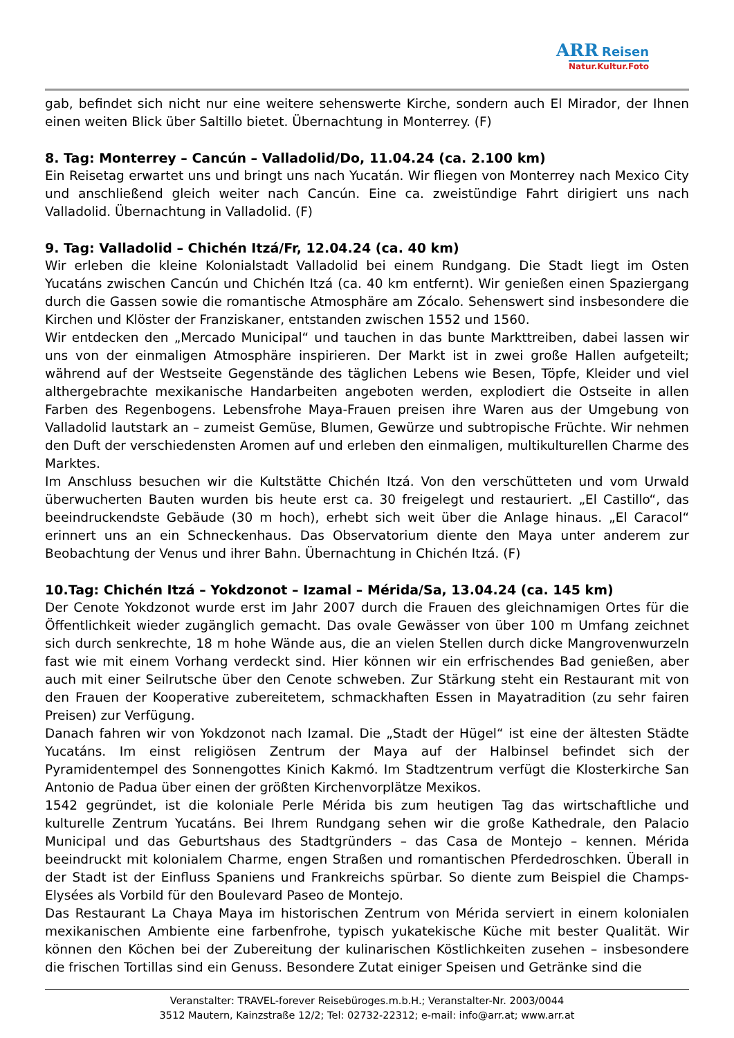ARR Reisen
Natur.Kultur.Foto
gab, befindet sich nicht nur eine weitere sehenswerte Kirche, sondern auch El Mirador, der Ihnen einen weiten Blick über Saltillo bietet. Übernachtung in Monterrey. (F)
8. Tag: Monterrey – Cancún – Valladolid/Do, 11.04.24 (ca. 2.100 km)
Ein Reisetag erwartet uns und bringt uns nach Yucatán. Wir fliegen von Monterrey nach Mexico City und anschließend gleich weiter nach Cancún. Eine ca. zweistündige Fahrt dirigiert uns nach Valladolid. Übernachtung in Valladolid. (F)
9. Tag: Valladolid – Chichén Itzá/Fr, 12.04.24 (ca. 40 km)
Wir erleben die kleine Kolonialstadt Valladolid bei einem Rundgang. Die Stadt liegt im Osten Yucatáns zwischen Cancún und Chichén Itzá (ca. 40 km entfernt). Wir genießen einen Spaziergang durch die Gassen sowie die romantische Atmosphäre am Zócalo. Sehenswert sind insbesondere die Kirchen und Klöster der Franziskaner, entstanden zwischen 1552 und 1560.
Wir entdecken den „Mercado Municipal“ und tauchen in das bunte Markttreiben, dabei lassen wir uns von der einmaligen Atmosphäre inspirieren. Der Markt ist in zwei große Hallen aufgeteilt; während auf der Westseite Gegenstände des täglichen Lebens wie Besen, Töpfe, Kleider und viel althergebrachte mexikanische Handarbeiten angeboten werden, explodiert die Ostseite in allen Farben des Regenbogens. Lebensfrohe Maya-Frauen preisen ihre Waren aus der Umgebung von Valladolid lautstark an – zumeist Gemüse, Blumen, Gewürze und subtropische Früchte. Wir nehmen den Duft der verschiedensten Aromen auf und erleben den einmaligen, multikulturellen Charme des Marktes.
Im Anschluss besuchen wir die Kultstätte Chichén Itzá. Von den verschütteten und vom Urwald überwucherten Bauten wurden bis heute erst ca. 30 freigelegt und restauriert. „El Castillo“, das beeindruckendste Gebäude (30 m hoch), erhebt sich weit über die Anlage hinaus. „El Caracol“ erinnert uns an ein Schneckenhaus. Das Observatorium diente den Maya unter anderem zur Beobachtung der Venus und ihrer Bahn. Übernachtung in Chichén Itzá. (F)
10.Tag: Chichén Itzá – Yokdzonot – Izamal – Mérida/Sa, 13.04.24 (ca. 145 km)
Der Cenote Yokdzonot wurde erst im Jahr 2007 durch die Frauen des gleichnamigen Ortes für die Öffentlichkeit wieder zugänglich gemacht. Das ovale Gewässer von über 100 m Umfang zeichnet sich durch senkrechte, 18 m hohe Wände aus, die an vielen Stellen durch dicke Mangrovenwurzeln fast wie mit einem Vorhang verdeckt sind. Hier können wir ein erfrischendes Bad genießen, aber auch mit einer Seilrutsche über den Cenote schweben. Zur Stärkung steht ein Restaurant mit von den Frauen der Kooperative zubereitetem, schmackhaften Essen in Mayatradition (zu sehr fairen Preisen) zur Verfügung.
Danach fahren wir von Yokdzonot nach Izamal. Die „Stadt der Hügel“ ist eine der ältesten Städte Yucatáns. Im einst religiösen Zentrum der Maya auf der Halbinsel befindet sich der Pyramidentempel des Sonnengottes Kinich Kakmó. Im Stadtzentrum verfügt die Klosterkirche San Antonio de Padua über einen der größten Kirchenvorplätze Mexikos.
1542 gegründet, ist die koloniale Perle Mérida bis zum heutigen Tag das wirtschaftliche und kulturelle Zentrum Yucatáns. Bei Ihrem Rundgang sehen wir die große Kathedrale, den Palacio Municipal und das Geburtshaus des Stadtgründers – das Casa de Montejo – kennen. Mérida beeindruckt mit kolonialem Charme, engen Straßen und romantischen Pferdedroschken. Überall in der Stadt ist der Einfluss Spaniens und Frankreichs spürbar. So diente zum Beispiel die Champs-Elysées als Vorbild für den Boulevard Paseo de Montejo.
Das Restaurant La Chaya Maya im historischen Zentrum von Mérida serviert in einem kolonialen mexikanischen Ambiente eine farbenfrohe, typisch yukatekische Küche mit bester Qualität. Wir können den Köchen bei der Zubereitung der kulinarischen Köstlichkeiten zusehen – insbesondere die frischen Tortillas sind ein Genuss. Besondere Zutat einiger Speisen und Getränke sind die
Veranstalter: TRAVEL-forever Reisebüroges.m.b.H.; Veranstalter-Nr. 2003/0044
3512 Mautern, Kainzstraße 12/2; Tel: 02732-22312; e-mail: info@arr.at; www.arr.at